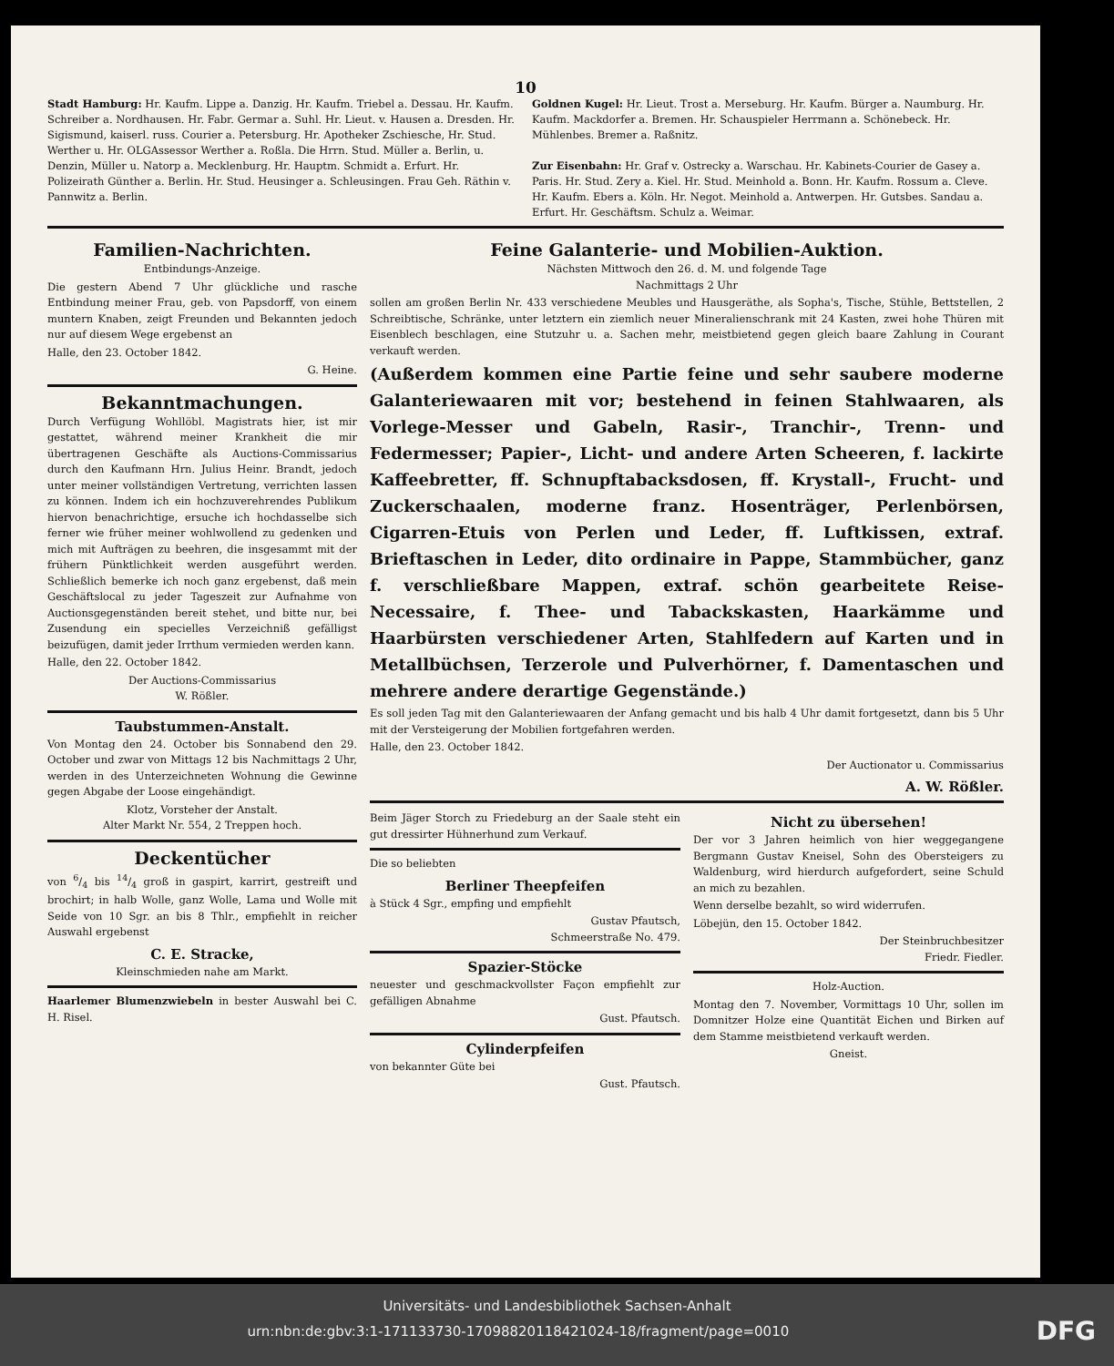10
Stadt Hamburg: Hr. Kaufm. Lippe a. Danzig. Hr. Kaufm. Triebel a. Dessau. Hr. Kaufm. Schreiber a. Nordhausen. Hr. Fabr. Germar a. Suhl. Hr. Lieut. v. Hausen a. Dresden. Hr. Sigismund, kaiserl. russ. Courier a. Petersburg. Hr. Apotheker Zschiesche, Hr. Stud. Werther u. Hr. OLGAssessor Werther a. Roßla. Die Hrrn. Stud. Müller a. Berlin, u. Denzin, Müller u. Natorp a. Mecklenburg. Hr. Hauptm. Schmidt a. Erfurt. Hr. Polizeirath Günther a. Berlin. Hr. Stud. Heusinger a. Schleusingen. Frau Geh. Räthin v. Pannwitz a. Berlin.
Goldnen Kugel: Hr. Lieut. Trost a. Merseburg. Hr. Kaufm. Bürger a. Naumburg. Hr. Kaufm. Mackdorfer a. Bremen. Hr. Schauspieler Herrmann a. Schönebeck. Hr. Mühlenbes. Bremer a. Raßnitz.
Zur Eisenbahn: Hr. Graf v. Ostrecky a. Warschau. Hr. Kabinets-Courier de Gasey a. Paris. Hr. Stud. Zery a. Kiel. Hr. Stud. Meinhold a. Bonn. Hr. Kaufm. Rossum a. Cleve. Hr. Kaufm. Ebers a. Köln. Hr. Negot. Meinhold a. Antwerpen. Hr. Gutsbes. Sandau a. Erfurt. Hr. Geschäftsm. Schulz a. Weimar.
Familien-Nachrichten.
Entbindungs-Anzeige.
Die gestern Abend 7 Uhr glückliche und rasche Entbindung meiner Frau, geb. von Papsdorff, von einem muntern Knaben, zeigt Freunden und Bekannten jedoch nur auf diesem Wege ergebenst an
Halle, den 23. October 1842.
G. Heine.
Bekanntmachungen.
Durch Verfügung Wohllöbl. Magistrats hier, ist mir gestattet, während meiner Krankheit die mir übertragenen Geschäfte als Auctions-Commissarius durch den Kaufmann Hrn. Julius Heinr. Brandt, jedoch unter meiner vollständigen Vertretung, verrichten lassen zu können. Indem ich ein hochzuverehrendes Publikum hiervon benachrichtige, ersuche ich hochdasselbe sich ferner wie früher meiner wohlwollend zu gedenken und mich mit Aufträgen zu beehren, die insgesammt mit der frühern Pünktlichkeit werden ausgeführt werden. Schließlich bemerke ich noch ganz ergebenst, daß mein Geschäftslocal zu jeder Tageszeit zur Aufnahme von Auctionsgegenständen bereit stehet, und bitte nur, bei Zusendung ein specielles Verzeichniß gefälligst beizufügen, damit jeder Irrthum vermieden werden kann.
Halle, den 22. October 1842.
Der Auctions-Commissarius
W. Rößler.
Taubstummen-Anstalt.
Von Montag den 24. October bis Sonnabend den 29. October und zwar von Mittags 12 bis Nachmittags 2 Uhr, werden in des Unterzeichneten Wohnung die Gewinne gegen Abgabe der Loose eingehändigt.
Klotz, Vorsteher der Anstalt.
Alter Markt Nr. 554, 2 Treppen hoch.
Deckentücher
von 6/4 bis 14/4 groß in gaspirt, karrirt, gestreift und brochirt; in halb Wolle, ganz Wolle, Lama und Wolle mit Seide von 10 Sgr. an bis 8 Thlr., empfiehlt in reicher Auswahl ergebenst
C. E. Stracke,
Kleinschmieden nahe am Markt.
Haarlemer Blumenzwiebeln in bester Auswahl bei C. H. Risel.
Feine Galanterie- und Mobilien-Auktion.
Nächsten Mittwoch den 26. d. M. und folgende Tage
Nachmittags 2 Uhr
sollen am großen Berlin Nr. 433 verschiedene Meubles und Hausgeräthe, als Sopha's, Tische, Stühle, Bettstellen, 2 Schreibtische, Schränke, unter letztern ein ziemlich neuer Mineralienschrank mit 24 Kasten, zwei hohe Thüren mit Eisenblech beschlagen, eine Stutzuhr u. a. Sachen mehr, meistbietend gegen gleich baare Zahlung in Courant verkauft werden.
(Außerdem kommen eine Partie feine und sehr saubere moderne Galanteriewaaren mit vor; bestehend in feinen Stahlwaaren, als Vorlege-Messer und Gabeln, Rasir-, Tranchir-, Trenn- und Federmesser; Papier-, Licht- und andere Arten Scheeren, f. lackirte Kaffeebretter, ff. Schnupftabacksdosen, ff. Krystall-, Frucht- und Zuckerschaalen, moderne franz. Hosenträger, Perlenbörsen, Cigarren-Etuis von Perlen und Leder, ff. Luftkissen, extraf. Brieftaschen in Leder, dito ordinaire in Pappe, Stammbücher, ganz f. verschließbare Mappen, extraf. schön gearbeitete Reise-Necessaire, f. Thee- und Tabackskasten, Haarkämme und Haarbürsten verschiedener Arten, Stahlfedern auf Karten und in Metallbüchsen, Terzerole und Pulverhörner, f. Damentaschen und mehrere andere derartige Gegenstände.)
Es soll jeden Tag mit den Galanteriewaaren der Anfang gemacht und bis halb 4 Uhr damit fortgesetzt, dann bis 5 Uhr mit der Versteigerung der Mobilien fortgefahren werden.
Halle, den 23. October 1842.
Der Auctionator u. Commissarius
A. W. Rößler.
Beim Jäger Storch zu Friedeburg an der Saale steht ein gut dressirter Hühnerhund zum Verkauf.
Die so beliebten
Berliner Theepfeifen
à Stück 4 Sgr., empfing und empfiehlt
Gustav Pfautsch,
Schmeerstraße No. 479.
Spazier-Stöcke
neuester und geschmackvollster Façon empfiehlt zur gefälligen Abnahme
Gust. Pfautsch.
Cylinderpfeifen
von bekannter Güte bei
Gust. Pfautsch.
Nicht zu übersehen!
Der vor 3 Jahren heimlich von hier weggegangene Bergmann Gustav Kneisel, Sohn des Obersteigers zu Waldenburg, wird hierdurch aufgefordert, seine Schuld an mich zu bezahlen.
Wenn derselbe bezahlt, so wird widerrufen.
Löbejün, den 15. October 1842.
Der Steinbruchbesitzer
Friedr. Fiedler.
Holz-Auction.
Montag den 7. November, Vormittags 10 Uhr, sollen im Domnitzer Holze eine Quantität Eichen und Birken auf dem Stamme meistbietend verkauft werden.
Gneist.
Universitäts- und Landesbibliothek Sachsen-Anhalt
urn:nbn:de:gbv:3:1-171133730-17098820118421024-18/fragment/page=0010 DFG